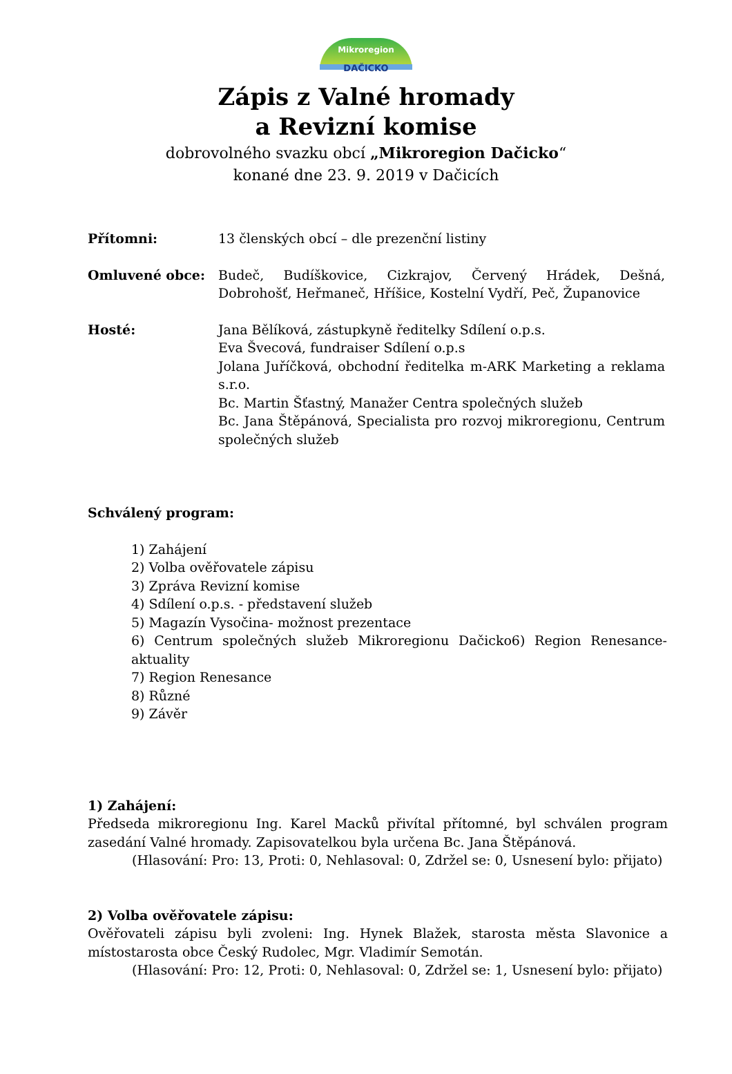Mikroregion
DAČICKO
Zápis z Valné hromady
a Revizní komise
dobrovolného svazku obcí „Mikroregion Dačicko“
konané dne 23. 9. 2019 v Dačicích
Přítomni: 13 členských obcí – dle prezenční listiny
Omluvené obce: Budeč, Budíškovice, Cizkrajov, Červený Hrádek, Dešná, Dobrohošť, Heřmaneč, Hříšice, Kostelní Vydří, Peč, Županovice
Hosté: Jana Bělíková, zástupkyně ředitelky Sdílení o.p.s.
Eva Švecová, fundraiser Sdílení o.p.s
Jolana Juříčková, obchodní ředitelka m-ARK Marketing a reklama s.r.o.
Bc. Martin Šťastný, Manažer Centra společných služeb
Bc. Jana Štěpánová, Specialista pro rozvoj mikroregionu, Centrum společných služeb
Schválený program:
1) Zahájení
2) Volba ověřovatele zápisu
3) Zpráva Revizní komise
4) Sdílení o.p.s. - představení služeb
5) Magazín Vysočina- možnost prezentace
6) Centrum společných služeb Mikroregionu Dačicko6) Region Renesance-aktuality
7) Region Renesance
8) Různé
9) Závěr
1) Zahájení:
Předseda mikroregionu Ing. Karel Macků přivítal přítomné, byl schválen program zasedání Valné hromady. Zapisovatelkou byla určena Bc. Jana Štěpánová.
(Hlasování: Pro: 13, Proti: 0, Nehlasoval: 0, Zdržel se: 0, Usnesení bylo: přijato)
2) Volba ověřovatele zápisu:
Ověřovateli zápisu byli zvoleni: Ing. Hynek Blažek, starosta města Slavonice a místostarosta obce Český Rudolec, Mgr. Vladimír Semotán.
(Hlasování: Pro: 12, Proti: 0, Nehlasoval: 0, Zdržel se: 1, Usnesení bylo: přijato)